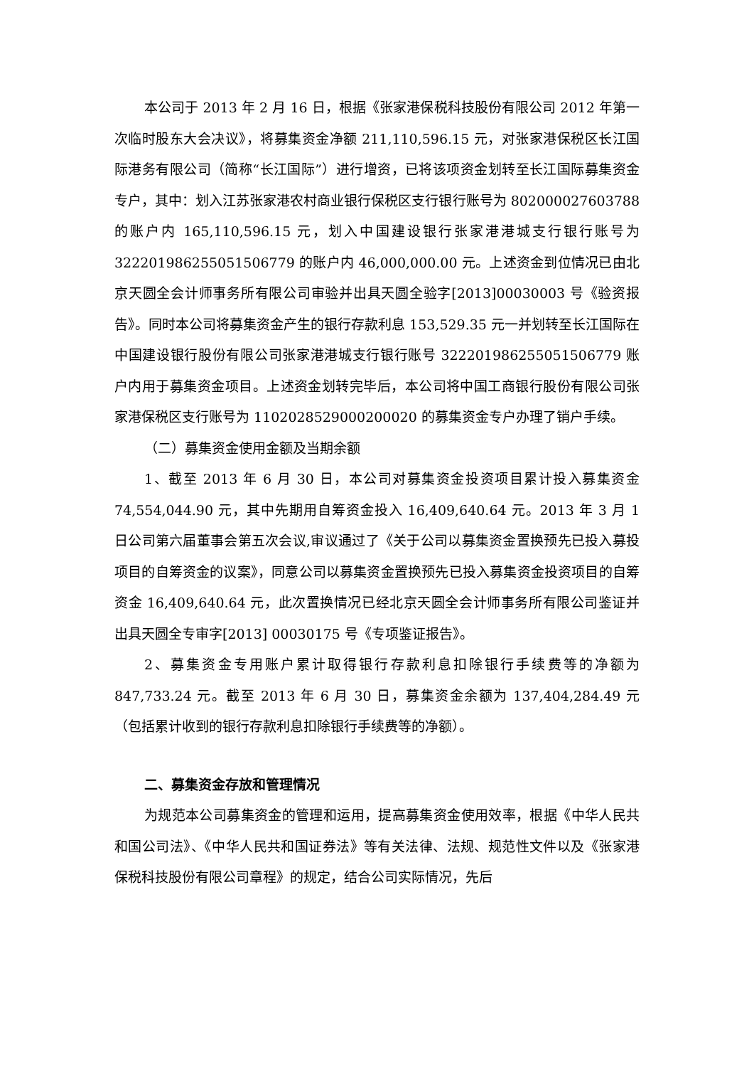本公司于 2013 年 2 月 16 日，根据《张家港保税科技股份有限公司 2012 年第一次临时股东大会决议》，将募集资金净额 211,110,596.15 元，对张家港保税区长江国际港务有限公司（简称“长江国际”）进行增资，已将该项资金划转至长江国际募集资金专户，其中：划入江苏张家港农村商业银行保税区支行银行账号为 802000027603788 的账户内 165,110,596.15 元，划入中国建设银行张家港港城支行银行账号为 32220198625505150677​9 的账户内 46,000,000.00 元。上述资金到位情况已由北京天圆全会计师事务所有限公司审验并出具天圆全验字[2013]00030003 号《验资报告》。同时本公司将募集资金产生的银行存款利息 153,529.35 元一并划转至长江国际在中国建设银行股份有限公司张家港港城支行银行账号 32220198625505150677​9 账户内用于募集资金项目。上述资金划转完毕后，本公司将中国工商银行股份有限公司张家港保税区支行账号为 1102028529000200020 的募集资金专户办理了销户手续。
（二）募集资金使用金额及当期余额
1、截至 2013 年 6 月 30 日，本公司对募集资金投资项目累计投入募集资金 74,554,044.90 元，其中先期用自筹资金投入 16,409,640.64 元。2013 年 3 月 1 日公司第六届董事会第五次会议,审议通过了《关于公司以募集资金置换预先已投入募投项目的自筹资金的议案》，同意公司以募集资金置换预先已投入募集资金投资项目的自筹资金 16,409,640.64 元，此次置换情况已经北京天圆全会计师事务所有限公司鉴证并出具天圆全专审字[2013] 00030175 号《专项鉴证报告》。
2、募集资金专用账户累计取得银行存款利息扣除银行手续费等的净额为 847,733.24 元。截至 2013 年 6 月 30 日，募集资金余额为 137,404,284.49 元（包括累计收到的银行存款利息扣除银行手续费等的净额）。
二、募集资金存放和管理情况
为规范本公司募集资金的管理和运用，提高募集资金使用效率，根据《中华人民共和国公司法》、《中华人民共和国证券法》等有关法律、法规、规范性文件以及《张家港保税科技股份有限公司章程》的规定，结合公司实际情况，先后